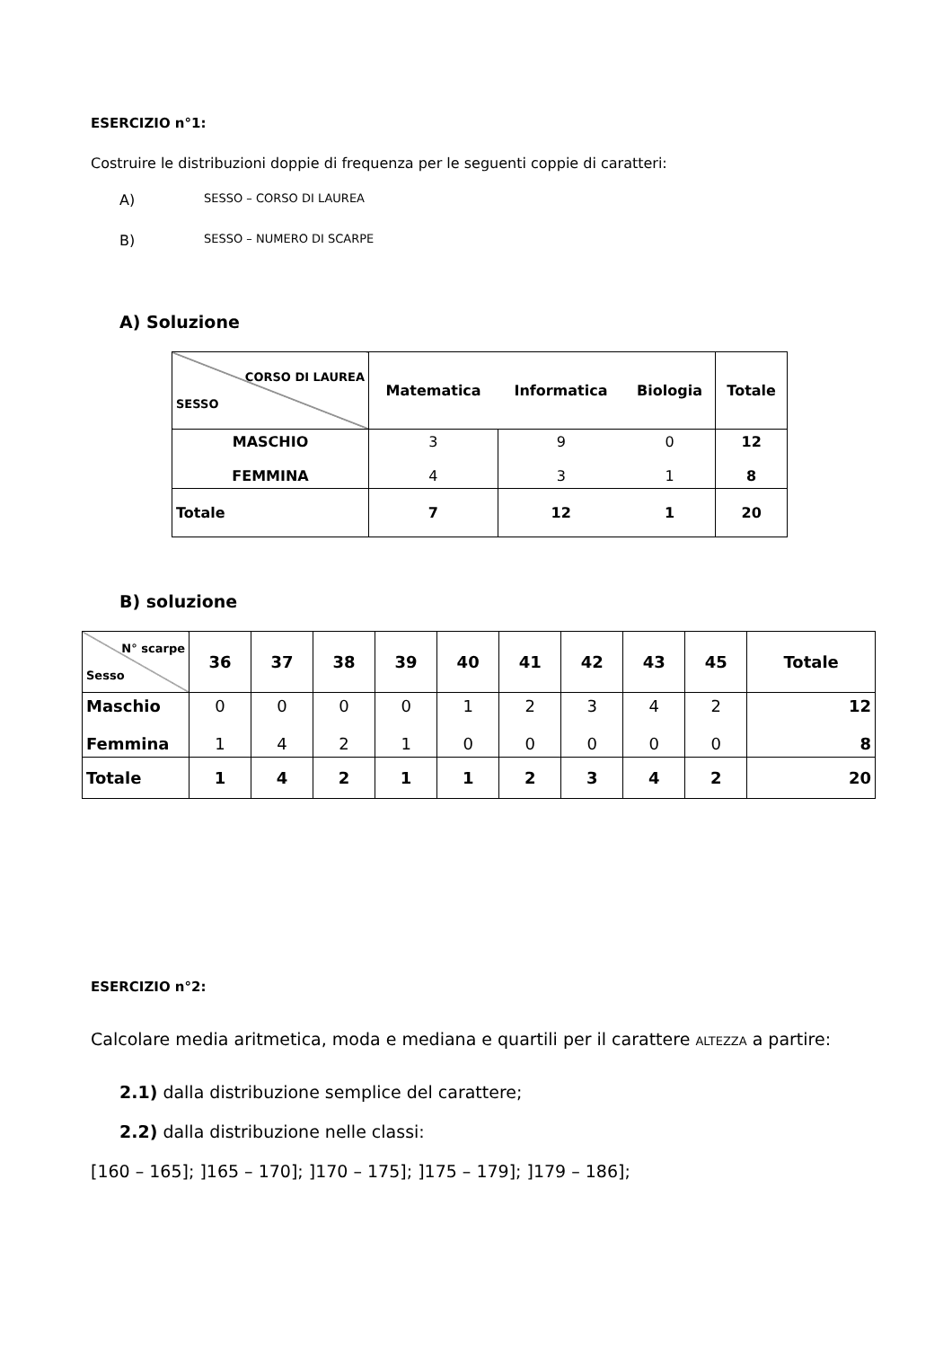ESERCIZIO n°1:
Costruire le distribuzioni doppie di frequenza per le seguenti coppie di caratteri:
A) SESSO – CORSO DI LAUREA
B) SESSO – NUMERO DI SCARPE
A) Soluzione
| CORSO DI LAUREA SESSO | Matematica | Informatica | Biologia | Totale |
| MASCHIO FEMMINA | 3 4 | 9 3 | 0 1 | 12 8 |
| Totale | 7 | 12 | 1 | 20 |
B) soluzione
| N° scarpe Sesso | 36 | 37 | 38 | 39 | 40 | 41 | 42 | 43 | 45 | Totale |
| Maschio Femmina | 0 1 | 0 4 | 0 2 | 0 1 | 1 0 | 2 0 | 3 0 | 4 0 | 2 0 | 12 8 |
| Totale | 1 | 4 | 2 | 1 | 1 | 2 | 3 | 4 | 2 | 20 |
ESERCIZIO n°2:
Calcolare media aritmetica, moda e mediana e quartili per il carattere ALTEZZA a partire:
2.1) dalla distribuzione semplice del carattere;
2.2) dalla distribuzione nelle classi:
[160 – 165]; ]165 – 170]; ]170 – 175]; ]175 – 179]; ]179 – 186];